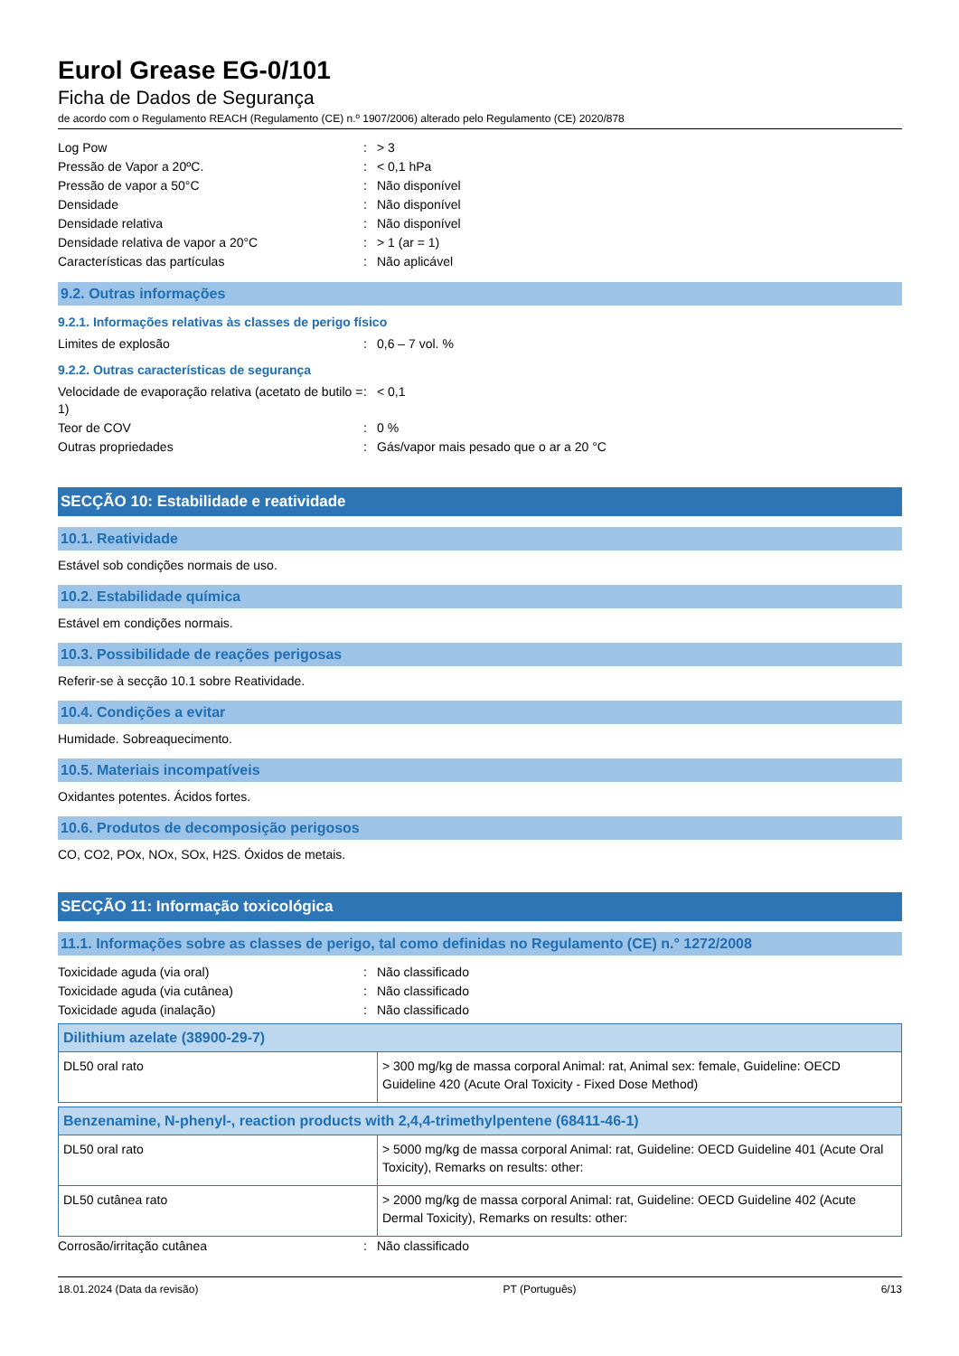Eurol Grease EG-0/101
Ficha de Dados de Segurança
de acordo com o Regulamento REACH (Regulamento (CE) n.º 1907/2006) alterado pelo Regulamento (CE) 2020/878
| Log Pow | : | > 3 |
| Pressão de Vapor a 20ºC. | : | < 0,1 hPa |
| Pressão de vapor a 50°C | : | Não disponível |
| Densidade | : | Não disponível |
| Densidade relativa | : | Não disponível |
| Densidade relativa de vapor a 20°C | : | > 1 (ar = 1) |
| Características das partículas | : | Não aplicável |
9.2. Outras informações
9.2.1. Informações relativas às classes de perigo físico
| Limites de explosão | : | 0,6 – 7 vol. % |
9.2.2. Outras características de segurança
| Velocidade de evaporação relativa (acetato de butilo = 1) | : | < 0,1 |
| Teor de COV | : | 0 % |
| Outras propriedades | : | Gás/vapor mais pesado que o ar a 20 °C |
SECÇÃO 10: Estabilidade e reatividade
10.1. Reatividade
Estável sob condições normais de uso.
10.2. Estabilidade química
Estável em condições normais.
10.3. Possibilidade de reações perigosas
Referir-se à secção 10.1 sobre Reatividade.
10.4. Condições a evitar
Humidade. Sobreaquecimento.
10.5. Materiais incompatíveis
Oxidantes potentes. Ácidos fortes.
10.6. Produtos de decomposição perigosos
CO, CO2, POx, NOx, SOx, H2S. Óxidos de metais.
SECÇÃO 11: Informação toxicológica
11.1. Informações sobre as classes de perigo, tal como definidas no Regulamento (CE) n.° 1272/2008
| Toxicidade aguda (via oral) | : | Não classificado |
| Toxicidade aguda (via cutânea) | : | Não classificado |
| Toxicidade aguda (inalação) | : | Não classificado |
| Dilithium azelate (38900-29-7) | |
| --- | --- |
| DL50 oral rato | > 300 mg/kg de massa corporal Animal: rat, Animal sex: female, Guideline: OECD Guideline 420 (Acute Oral Toxicity - Fixed Dose Method) |
| Benzenamine, N-phenyl-, reaction products with 2,4,4-trimethylpentene (68411-46-1) | |
| --- | --- |
| DL50 oral rato | > 5000 mg/kg de massa corporal Animal: rat, Guideline: OECD Guideline 401 (Acute Oral Toxicity), Remarks on results: other: |
| DL50 cutânea rato | > 2000 mg/kg de massa corporal Animal: rat, Guideline: OECD Guideline 402 (Acute Dermal Toxicity), Remarks on results: other: |
| Corrosão/irritação cutânea | : | Não classificado |
18.01.2024 (Data da revisão) PT (Português) 6/13